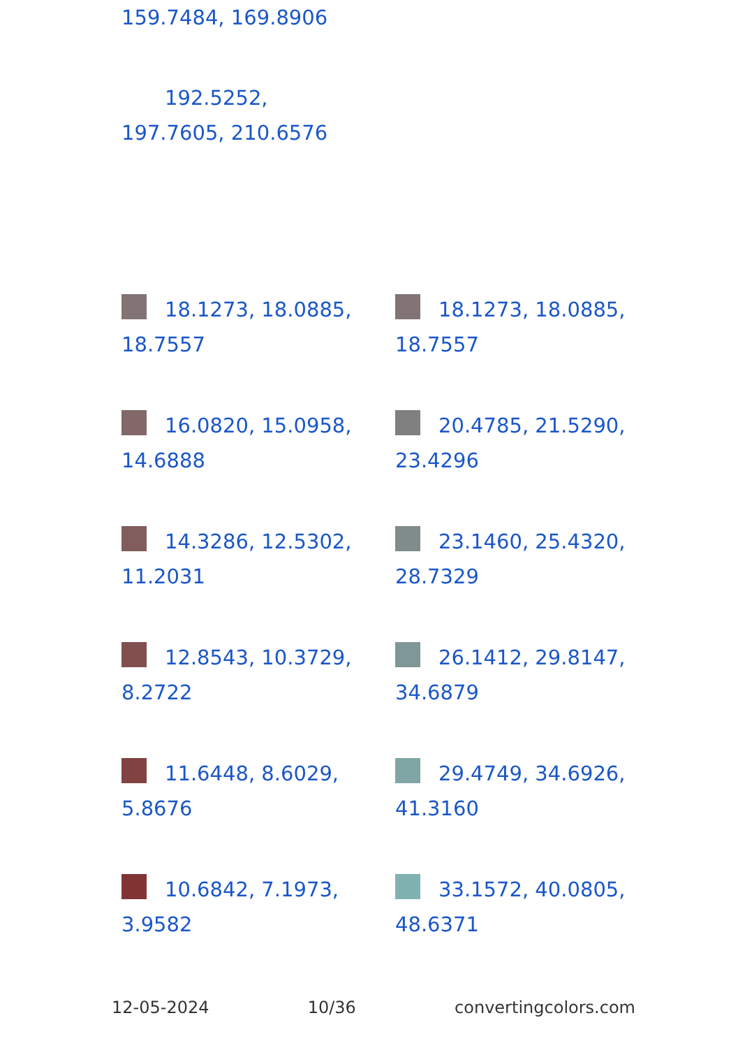159.7484, 169.8906
192.5252,
197.7605, 210.6576
18.1273, 18.0885, 18.7557
18.1273, 18.0885, 18.7557
16.0820, 15.0958, 14.6888
20.4785, 21.5290, 23.4296
14.3286, 12.5302, 11.2031
23.1460, 25.4320, 28.7329
12.8543, 10.3729, 8.2722
26.1412, 29.8147, 34.6879
11.6448, 8.6029, 5.8676
29.4749, 34.6926, 41.3160
10.6842, 7.1973, 3.9582
33.1572, 40.0805, 48.6371
12-05-2024 10/36 convertingcolors.com